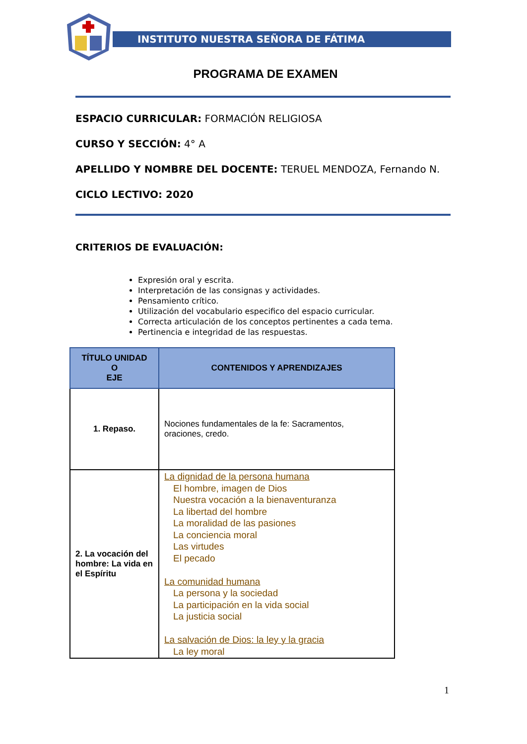INSTITUTO NUESTRA SEÑORA DE FÁTIMA
PROGRAMA DE EXAMEN
ESPACIO CURRICULAR: FORMACIÓN RELIGIOSA
CURSO Y SECCIÓN: 4° A
APELLIDO Y NOMBRE DEL DOCENTE: TERUEL MENDOZA, Fernando N.
CICLO LECTIVO: 2020
CRITERIOS DE EVALUACIÓN:
Expresión oral y escrita.
Interpretación de las consignas y actividades.
Pensamiento crítico.
Utilización del vocabulario especifico del espacio curricular.
Correcta articulación de los conceptos pertinentes a cada tema.
Pertinencia e integridad de las respuestas.
| TÍTULO UNIDAD O EJE | CONTENIDOS Y APRENDIZAJES |
| --- | --- |
| 1. Repaso. | Nociones fundamentales de la fe: Sacramentos, oraciones, credo. |
| 2. La vocación del hombre: La vida en el Espíritu | La dignidad de la persona humana El hombre, imagen de Dios Nuestra vocación a la bienaventuranza La libertad del hombre La moralidad de las pasiones La conciencia moral Las virtudes El pecado La comunidad humana La persona y la sociedad La participación en la vida social La justicia social La salvación de Dios: la ley y la gracia La ley moral |
1